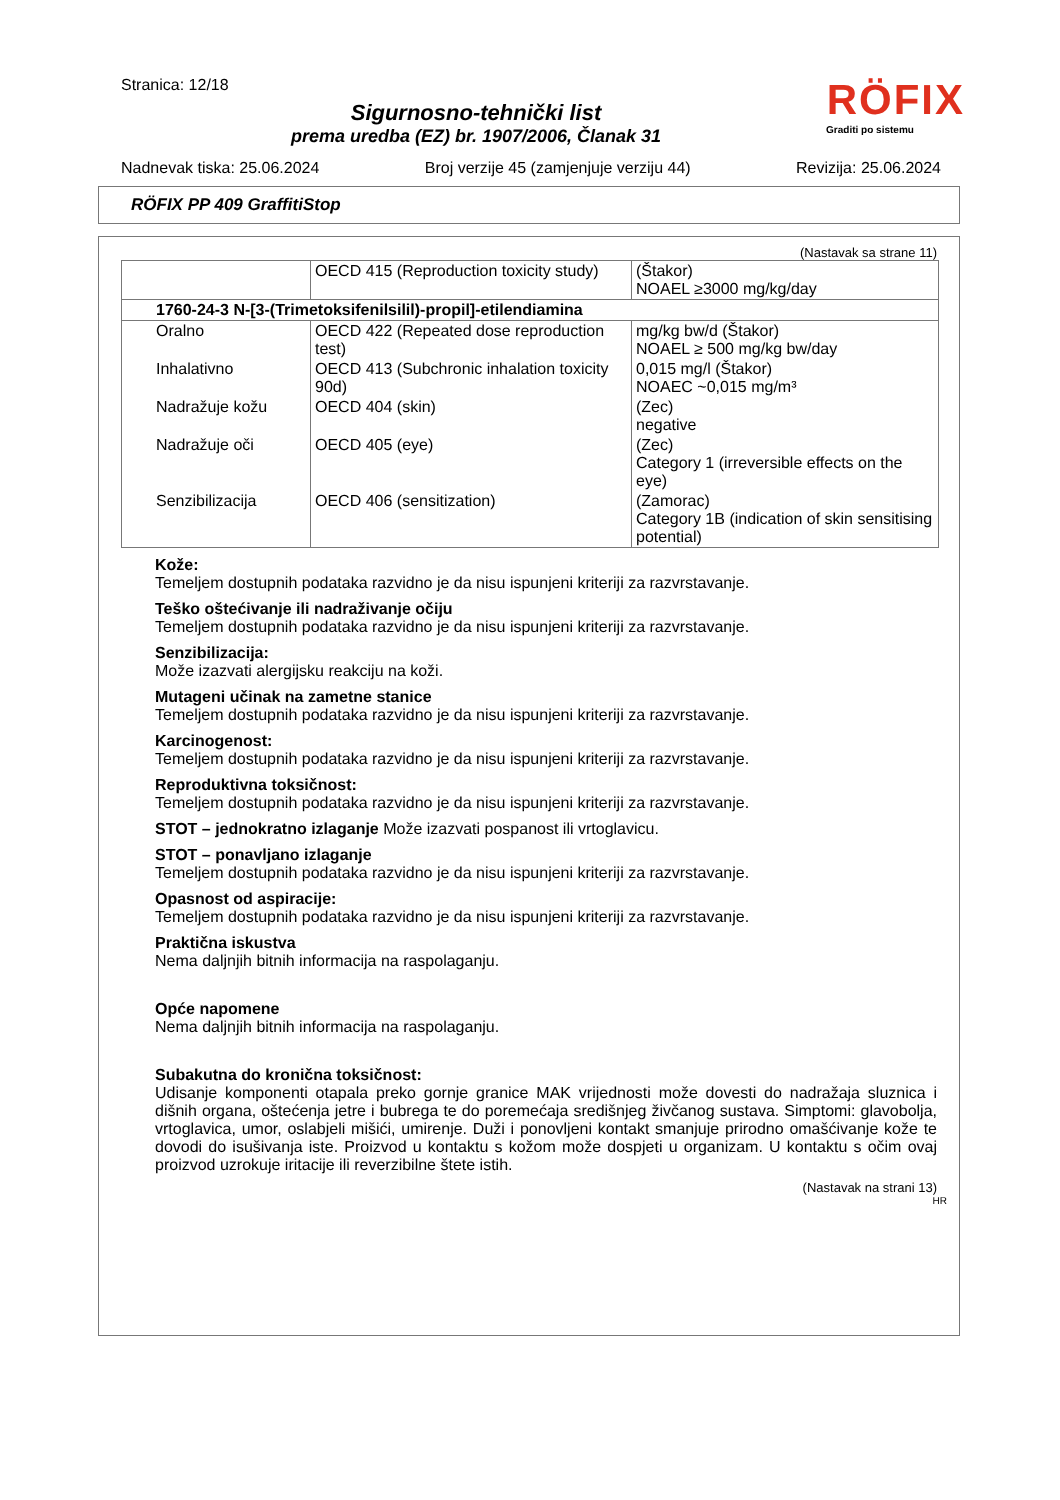Stranica: 12/18
Sigurnosno-tehnički list
prema uredba (EZ) br. 1907/2006, Članak 31
Nadnevak tiska: 25.06.2024 Broj verzije 45 (zamjenjuje verziju 44) Revizija: 25.06.2024
RÖFIX
Graditi po sistemu
RÖFIX PP 409 GraffitiStop
(Nastavak sa strane 11)
| | OECD 415 (Reproduction toxicity study) | (Štakor) NOAEL ≥3000 mg/kg/day |
| 1760-24-3 N-[3-(Trimetoksifenilsilil)-propil]-etilendiamina | | |
| Oralno | OECD 422 (Repeated dose reproduction test) | mg/kg bw/d (Štakor) NOAEL ≥ 500 mg/kg bw/day |
| Inhalativno | OECD 413 (Subchronic inhalation toxicity 90d) | 0,015 mg/l (Štakor) NOAEC ~0,015 mg/m³ |
| Nadražuje kožu | OECD 404 (skin) | (Zec) negative |
| Nadražuje oči | OECD 405 (eye) | (Zec) Category 1 (irreversible effects on the eye) |
| Senzibilizacija | OECD 406 (sensitization) | (Zamorac) Category 1B (indication of skin sensitising potential) |
Kože:
Temeljem dostupnih podataka razvidno je da nisu ispunjeni kriteriji za razvrstavanje.
Teško oštećivanje ili nadraživanje očiju
Temeljem dostupnih podataka razvidno je da nisu ispunjeni kriteriji za razvrstavanje.
Senzibilizacija:
Može izazvati alergijsku reakciju na koži.
Mutageni učinak na zametne stanice
Temeljem dostupnih podataka razvidno je da nisu ispunjeni kriteriji za razvrstavanje.
Karcinogenost:
Temeljem dostupnih podataka razvidno je da nisu ispunjeni kriteriji za razvrstavanje.
Reproduktivna toksičnost:
Temeljem dostupnih podataka razvidno je da nisu ispunjeni kriteriji za razvrstavanje.
STOT – jednokratno izlaganje Može izazvati pospanost ili vrtoglavicu.
STOT – ponavljano izlaganje
Temeljem dostupnih podataka razvidno je da nisu ispunjeni kriteriji za razvrstavanje.
Opasnost od aspiracije:
Temeljem dostupnih podataka razvidno je da nisu ispunjeni kriteriji za razvrstavanje.
Praktična iskustva
Nema daljnjih bitnih informacija na raspolaganju.
Opće napomene
Nema daljnjih bitnih informacija na raspolaganju.
Subakutna do kronična toksičnost:
Udisanje komponenti otapala preko gornje granice MAK vrijednosti može dovesti do nadražaja sluznica i dišnih organa, oštećenja jetre i bubrega te do poremećaja središnjeg živčanog sustava. Simptomi: glavobolja, vrtoglavica, umor, oslabjeli mišići, umirenje. Duži i ponovljeni kontakt smanjuje prirodno omašćivanje kože te dovodi do isušivanja iste. Proizvod u kontaktu s kožom može dospjeti u organizam. U kontaktu s očim ovaj proizvod uzrokuje iritacije ili reverzibilne štete istih.
(Nastavak na strani 13)
HR